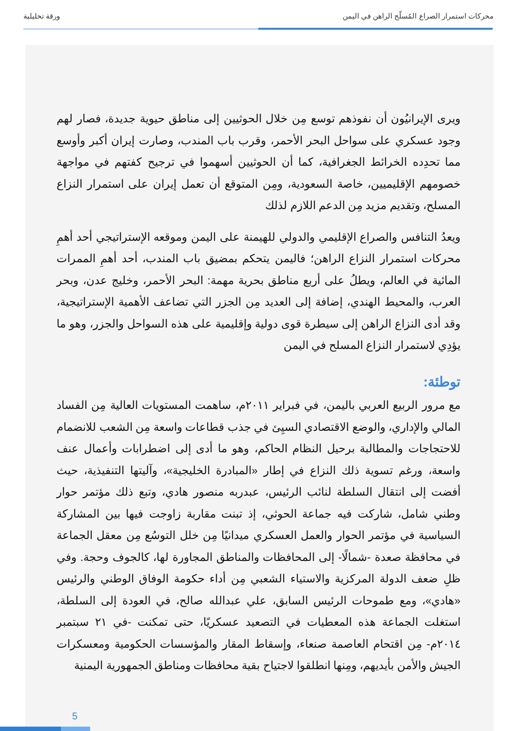محركات استمرار الصراع المُسلّح الراهن في اليمن ورقة تحليلية
ويرى الإيرانيُون أن نفوذهم توسع مِن خلال الحوثيين إلى مناطق حيوية جديدة، فصار لهم وجود عسكري على سواحل البحر الأحمر، وقرب باب المندب، وصارت إيران أكبر وأوسع مما تحدِده الخرائط الجغرافية، كما أن الحوثيين أسهموا في ترجيح كفتهم في مواجهة خصومهم الإقليميين، خاصة السعودية، ومِن المتوقع أن تعمل إيران على استمرار النزاع المسلح، وتقديم مزيد مِن الدعم اللازم لذلك
ويعدُ التنافس والصراع الإقليمي والدولي للهيمنة على اليمن وموقعه الإستراتيجي أحد أهمِ محركات استمرار النزاع الراهن؛ فاليمن يتحكم بمضيق باب المندب، أحد أهمِ الممرات المائية في العالم، ويطلُ على أربع مناطق بحرية مهمة: البحر الأحمر، وخليج عدن، وبحر العرب، والمحيط الهندي، إضافة إلى العديد مِن الجزر التي تضاعف الأهمية الإستراتيجية، وقد أدى النزاع الراهن إلى سيطرة قوى دولية وإقليمية على هذه السواحل والجزر، وهو ما يؤدِي لاستمرار النزاع المسلح في اليمن
توطئة:
مع مرور الربيع العربي باليمن، في فبراير ٢٠١١م، ساهمت المستويات العالية مِن الفساد المالي والإداري، والوضع الاقتصادي السيِئ في جذب قطاعات واسعة مِن الشعب للانضمام للاحتجاجات والمطالبة برحيل النظام الحاكم، وهو ما أدى إلى اضطرابات وأعمال عنف واسعة، ورغم تسوية ذلك النزاع في إطار «المبادرة الخليجية»، وآليتها التنفيذية، حيث أفضت إلى انتقال السلطة لنائب الرئيس، عبدربه منصور هادي، وتبع ذلك مؤتمر حوار وطني شامل، شاركت فيه جماعة الحوثي، إذ تبنت مقاربة زاوجت فيها بين المشاركة السياسية في مؤتمر الحوار والعمل العسكري ميدانيًا مِن خلل التوسُع مِن معقل الجماعة في محافظة صعدة -شمالًا- إلى المحافظات والمناطق المجاورة لها، كالجوف وحجة. وفي ظلِ ضعف الدولة المركزية والاستياء الشعبي مِن أداء حكومة الوفاق الوطني والرئيس «هادي»، ومع طموحات الرئيس السابق، علي عبدالله صالح، في العودة إلى السلطة، استغلت الجماعة هذه المعطيات في التصعيد عسكريًا، حتى تمكنت -في ٢١ سبتمبر ٢٠١٤م- مِن اقتحام العاصمة صنعاء، وإسقاط المقار والمؤسسات الحكومية ومعسكرات الجيش والأمن بأيديهم، ومِنها انطلقوا لاجتياح بقية محافظات ومناطق الجمهورية اليمنية
5